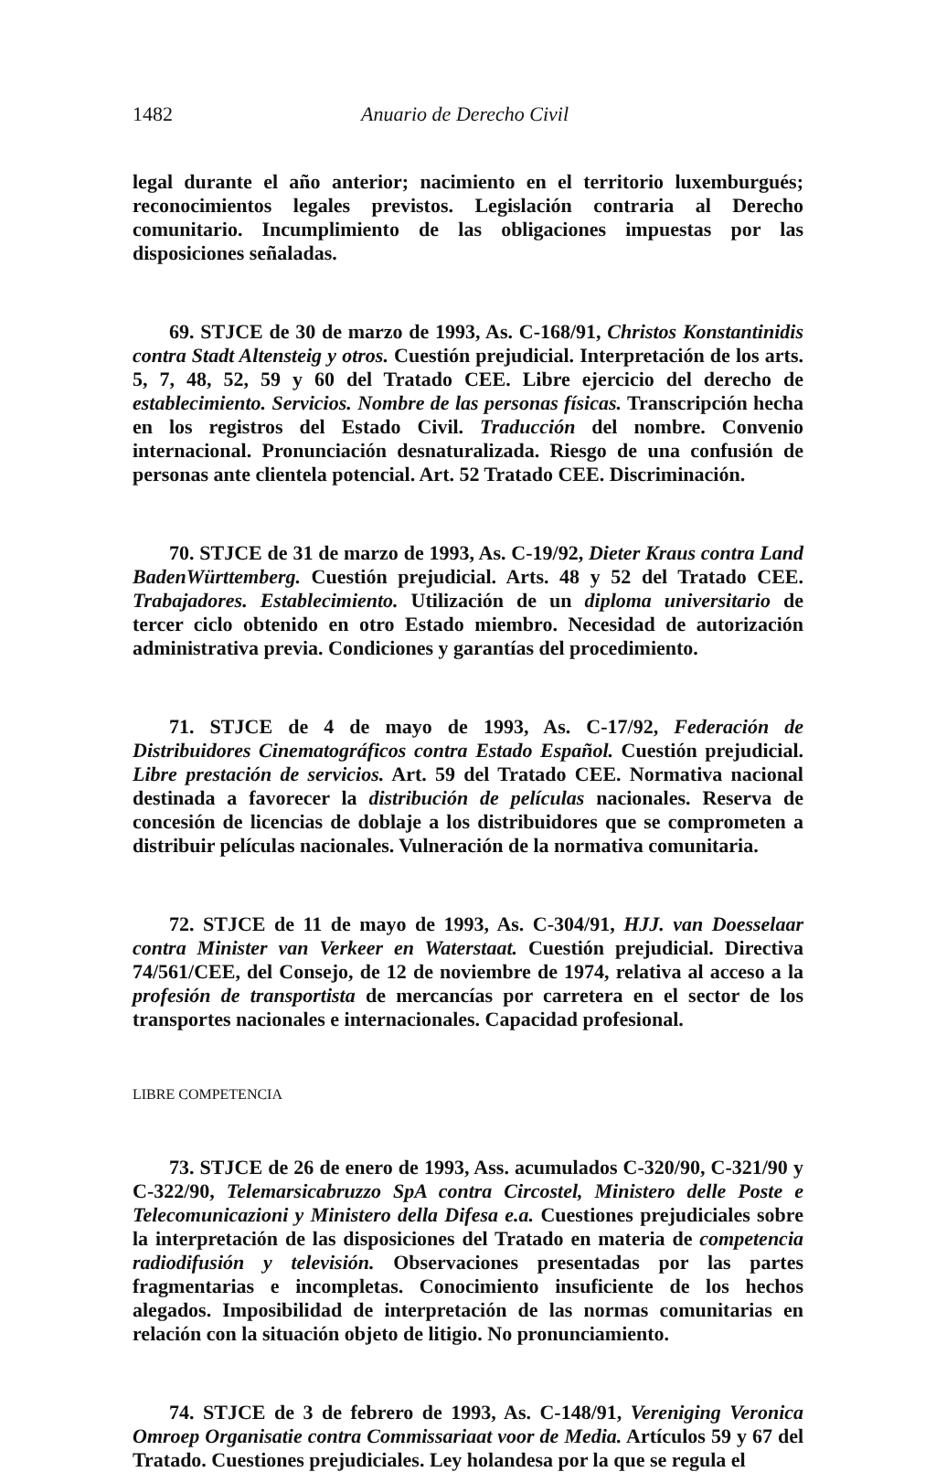1482 Anuario de Derecho Civil
legal durante el año anterior; nacimiento en el territorio luxemburgués; reconocimientos legales previstos. Legislación contraria al Derecho comunitario. Incumplimiento de las obligaciones impuestas por las disposiciones señaladas.
69. STJCE de 30 de marzo de 1993, As. C-168/91, Christos Konstantinidis contra Stadt Altensteig y otros. Cuestión prejudicial. Interpretación de los arts. 5, 7, 48, 52, 59 y 60 del Tratado CEE. Libre ejercicio del derecho de establecimiento. Servicios. Nombre de las personas físicas. Transcripción hecha en los registros del Estado Civil. Traducción del nombre. Convenio internacional. Pronunciación desnaturalizada. Riesgo de una confusión de personas ante clientela potencial. Art. 52 Tratado CEE. Discriminación.
70. STJCE de 31 de marzo de 1993, As. C-19/92, Dieter Kraus contra Land BadenWürttemberg. Cuestión prejudicial. Arts. 48 y 52 del Tratado CEE. Trabajadores. Establecimiento. Utilización de un diploma universitario de tercer ciclo obtenido en otro Estado miembro. Necesidad de autorización administrativa previa. Condiciones y garantías del procedimiento.
71. STJCE de 4 de mayo de 1993, As. C-17/92, Federación de Distribuidores Cinematográficos contra Estado Español. Cuestión prejudicial. Libre prestación de servicios. Art. 59 del Tratado CEE. Normativa nacional destinada a favorecer la distribución de películas nacionales. Reserva de concesión de licencias de doblaje a los distribuidores que se comprometen a distribuir películas nacionales. Vulneración de la normativa comunitaria.
72. STJCE de 11 de mayo de 1993, As. C-304/91, HJJ. van Doesselaar contra Minister van Verkeer en Waterstaat. Cuestión prejudicial. Directiva 74/561/CEE, del Consejo, de 12 de noviembre de 1974, relativa al acceso a la profesión de transportista de mercancías por carretera en el sector de los transportes nacionales e internacionales. Capacidad profesional.
LIBRE COMPETENCIA
73. STJCE de 26 de enero de 1993, Ass. acumulados C-320/90, C-321/90 y C-322/90, Telemarsicabruzzo SpA contra Circostel, Ministero delle Poste e Telecomunicazioni y Ministero della Difesa e.a. Cuestiones prejudiciales sobre la interpretación de las disposiciones del Tratado en materia de competencia radiodifusión y televisión. Observaciones presentadas por las partes fragmentarias e incompletas. Conocimiento insuficiente de los hechos alegados. Imposibilidad de interpretación de las normas comunitarias en relación con la situación objeto de litigio. No pronunciamiento.
74. STJCE de 3 de febrero de 1993, As. C-148/91, Vereniging Veronica Omroep Organisatie contra Commissariaat voor de Media. Artículos 59 y 67 del Tratado. Cuestiones prejudiciales. Ley holandesa por la que se regula el